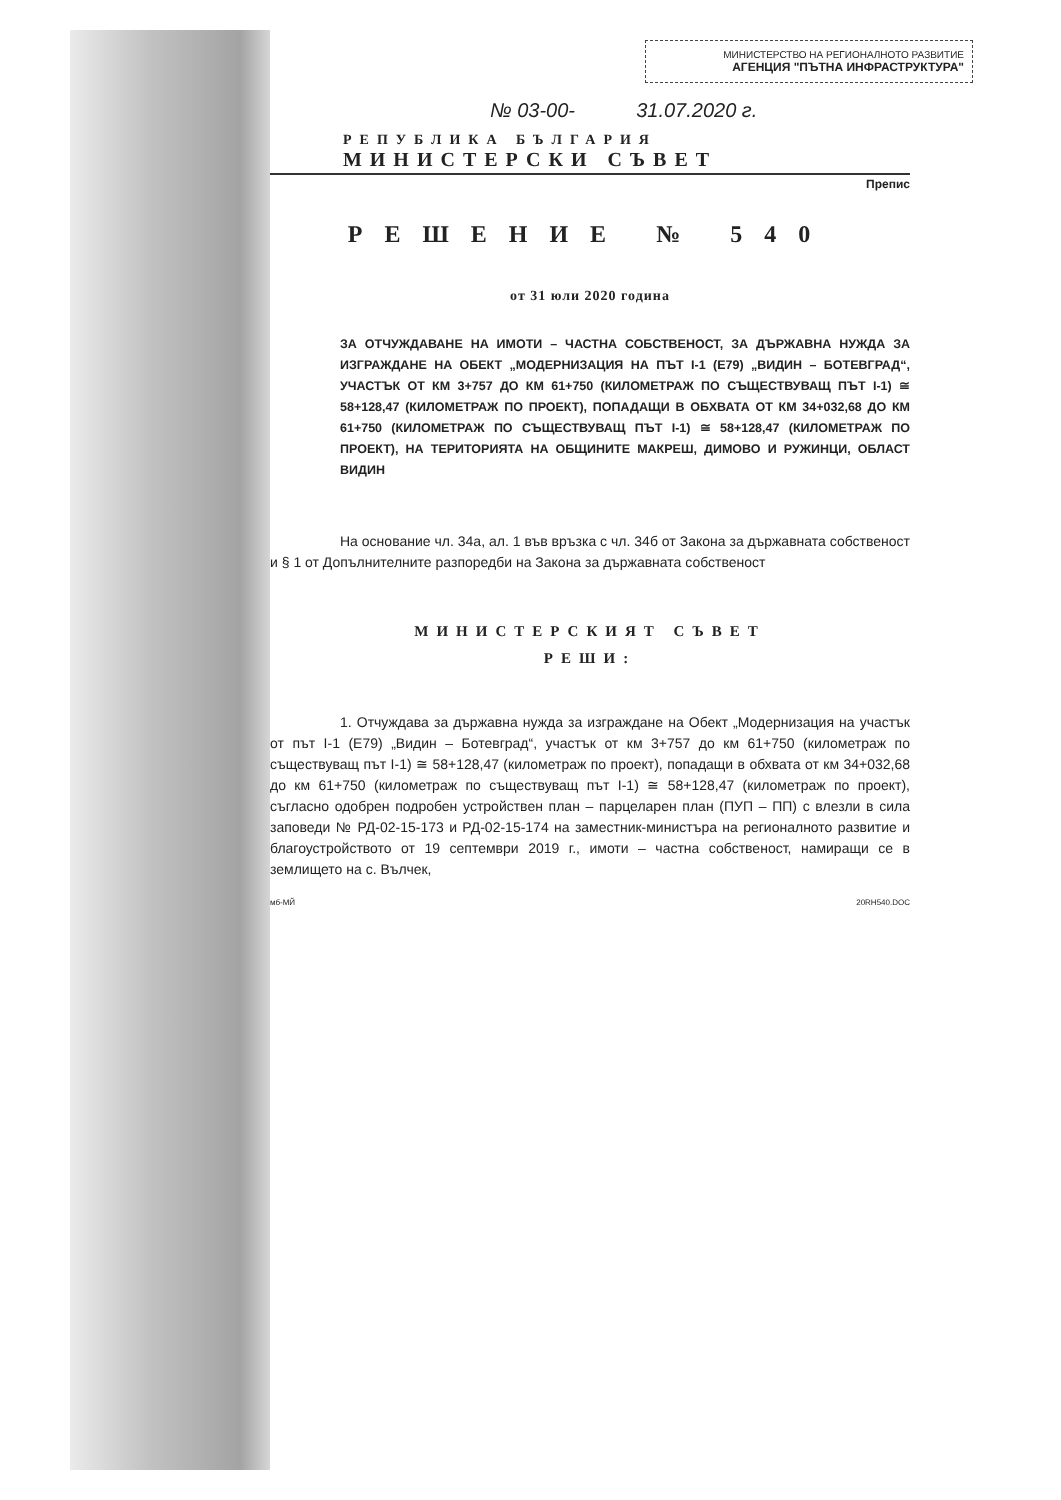МИНИСТЕРСТВО НА РЕГИОНАЛНОТО РАЗВИТИЕ
АГЕНЦИЯ "ПЪТНА ИНФРАСТРУКТУРА"
№ 03-00- 31.07.2020 г.
РЕПУБЛИКА БЪЛГАРИЯ
МИНИСТЕРСКИ СЪВЕТ
Препис
РЕШЕНИЕ № 540
от 31 юли 2020 година
ЗА ОТЧУЖДАВАНЕ НА ИМОТИ – ЧАСТНА СОБСТВЕНОСТ, ЗА ДЪРЖАВНА НУЖДА ЗА ИЗГРАЖДАНЕ НА ОБЕКТ „МОДЕРНИЗАЦИЯ НА ПЪТ I-1 (Е79) „ВИДИН – БОТЕВГРАД“, УЧАСТЪК ОТ КМ 3+757 ДО КМ 61+750 (КИЛОМЕТРАЖ ПО СЪЩЕСТВУВАЩ ПЪТ I-1) ≅ 58+128,47 (КИЛОМЕТРАЖ ПО ПРОЕКТ), ПОПАДАЩИ В ОБХВАТА ОТ КМ 34+032,68 ДО КМ 61+750 (КИЛОМЕТРАЖ ПО СЪЩЕСТВУВАЩ ПЪТ I-1) ≅ 58+128,47 (КИЛОМЕТРАЖ ПО ПРОЕКТ), НА ТЕРИТОРИЯТА НА ОБЩИНИТЕ МАКРЕШ, ДИМОВО И РУЖИНЦИ, ОБЛАСТ ВИДИН
На основание чл. 34а, ал. 1 във връзка с чл. 34б от Закона за държавната собственост и § 1 от Допълнителните разпоредби на Закона за държавната собственост
МИНИСТЕРСКИЯТ СЪВЕТ
РЕШИ:
1. Отчуждава за държавна нужда за изграждане на Обект „Модернизация на участък от път I-1 (Е79) „Видин – Ботевград“, участък от км 3+757 до км 61+750 (километраж по съществуващ път I-1) ≅ 58+128,47 (километраж по проект), попадащи в обхвата от км 34+032,68 до км 61+750 (километраж по съществуващ път I-1) ≅ 58+128,47 (километраж по проект), съгласно одобрен подробен устройствен план – парцеларен план (ПУП – ПП) с влезли в сила заповеди № РД-02-15-173 и РД-02-15-174 на заместник-министъра на регионалното развитие и благоустройството от 19 септември 2019 г., имоти – частна собственост, намиращи се в землището на с. Вълчек,
мб-МЙ 20RH540.DOC